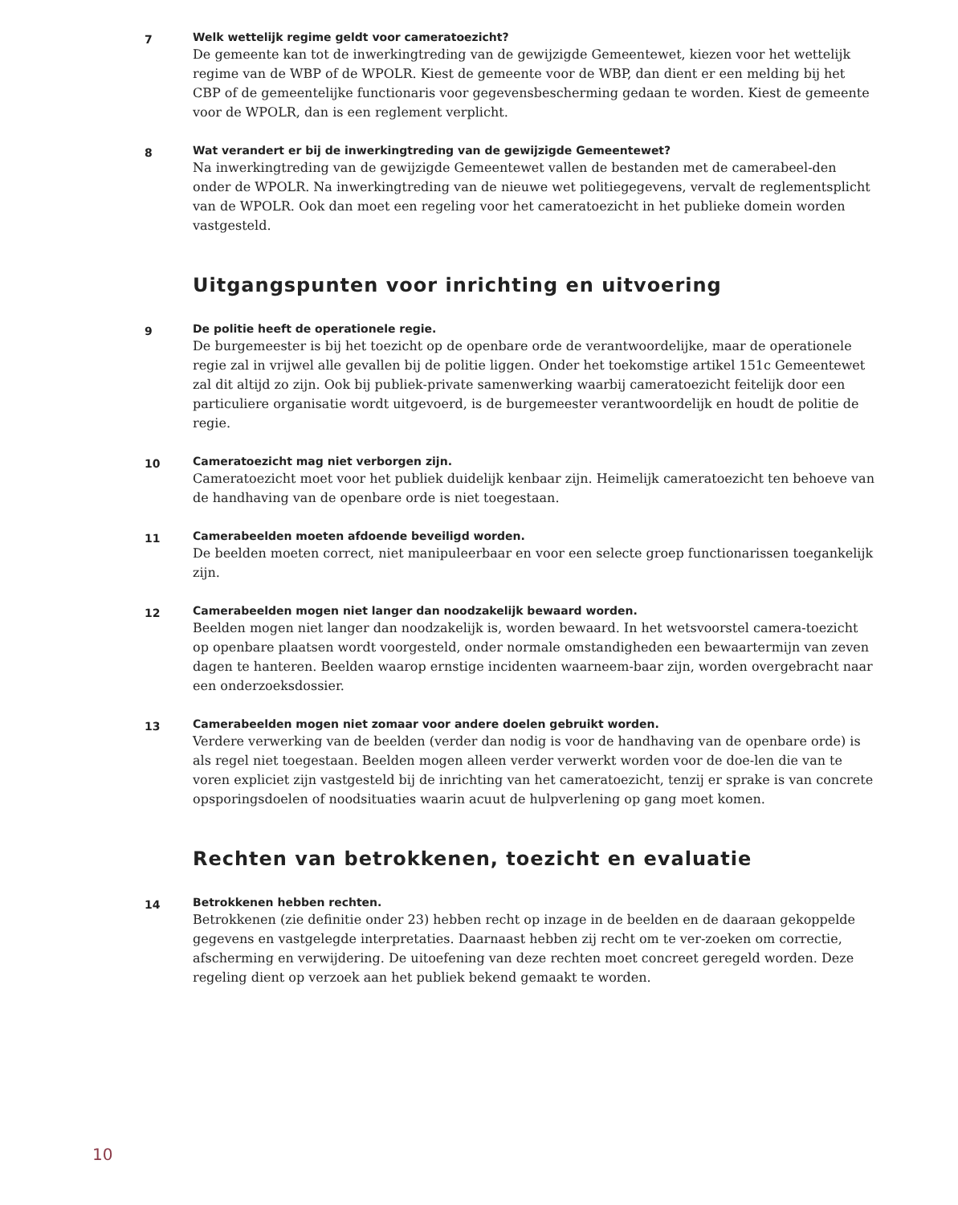7
Welk wettelijk regime geldt voor cameratoezicht?
De gemeente kan tot de inwerkingtreding van de gewijzigde Gemeentewet, kiezen voor het wettelijk regime van de WBP of de WPOLR. Kiest de gemeente voor de WBP, dan dient er een melding bij het CBP of de gemeentelijke functionaris voor gegevensbescherming gedaan te worden. Kiest de gemeente voor de WPOLR, dan is een reglement verplicht.
8
Wat verandert er bij de inwerkingtreding van de gewijzigde Gemeentewet?
Na inwerkingtreding van de gewijzigde Gemeentewet vallen de bestanden met de camerabeel-den onder de WPOLR. Na inwerkingtreding van de nieuwe wet politiegegevens, vervalt de reglementsplicht van de WPOLR. Ook dan moet een regeling voor het cameratoezicht in het publieke domein worden vastgesteld.
Uitgangspunten voor inrichting en uitvoering
9
De politie heeft de operationele regie.
De burgemeester is bij het toezicht op de openbare orde de verantwoordelijke, maar de operationele regie zal in vrijwel alle gevallen bij de politie liggen. Onder het toekomstige artikel 151c Gemeentewet zal dit altijd zo zijn. Ook bij publiek-private samenwerking waarbij cameratoezicht feitelijk door een particuliere organisatie wordt uitgevoerd, is de burgemeester verantwoordelijk en houdt de politie de regie.
10
Cameratoezicht mag niet verborgen zijn.
Cameratoezicht moet voor het publiek duidelijk kenbaar zijn. Heimelijk cameratoezicht ten behoeve van de handhaving van de openbare orde is niet toegestaan.
11
Camerabeelden moeten afdoende beveiligd worden.
De beelden moeten correct, niet manipuleerbaar en voor een selecte groep functionarissen toegankelijk zijn.
12
Camerabeelden mogen niet langer dan noodzakelijk bewaard worden.
Beelden mogen niet langer dan noodzakelijk is, worden bewaard. In het wetsvoorstel camera-toezicht op openbare plaatsen wordt voorgesteld, onder normale omstandigheden een bewaartermijn van zeven dagen te hanteren. Beelden waarop ernstige incidenten waarneem-baar zijn, worden overgebracht naar een onderzoeksdossier.
13
Camerabeelden mogen niet zomaar voor andere doelen gebruikt worden.
Verdere verwerking van de beelden (verder dan nodig is voor de handhaving van de openbare orde) is als regel niet toegestaan. Beelden mogen alleen verder verwerkt worden voor de doe-len die van te voren expliciet zijn vastgesteld bij de inrichting van het cameratoezicht, tenzij er sprake is van concrete opsporingsdoelen of noodsituaties waarin acuut de hulpverlening op gang moet komen.
Rechten van betrokkenen, toezicht en evaluatie
14
Betrokkenen hebben rechten.
Betrokkenen (zie definitie onder 23) hebben recht op inzage in de beelden en de daaraan gekoppelde gegevens en vastgelegde interpretaties. Daarnaast hebben zij recht om te ver-zoeken om correctie, afscherming en verwijdering. De uitoefening van deze rechten moet concreet geregeld worden. Deze regeling dient op verzoek aan het publiek bekend gemaakt te worden.
10